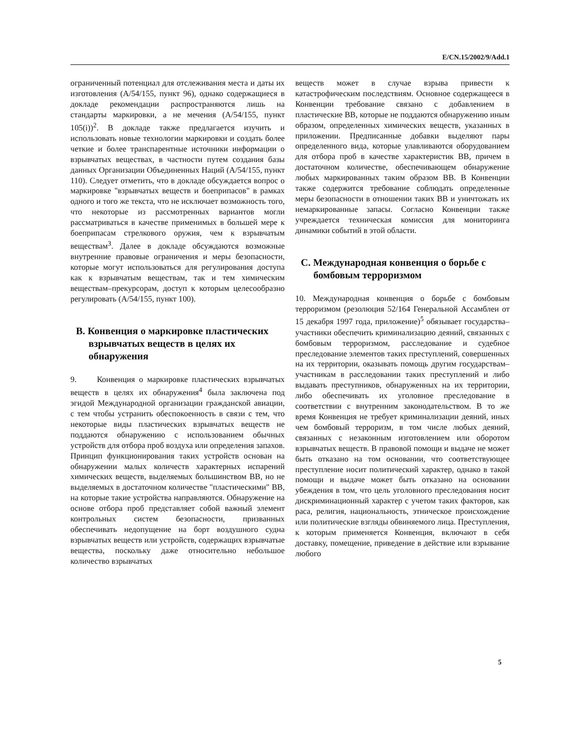E/CN.15/2002/9/Add.1
ограниченный потенциал для отслеживания места и даты их изготовления (A/54/155, пункт 96), однако содержащиеся в докладе рекомендации распространяются лишь на стандарты маркировки, а не мечения (A/54/155, пункт 105(i))<sup>2</sup>. В докладе также предлагается изучить и использовать новые технологии маркировки и создать более четкие и более транспарентные источники информации о взрывчатых веществах, в частности путем создания базы данных Организации Объединенных Наций (A/54/155, пункт 110). Следует отметить, что в докладе обсуждается вопрос о маркировке "взрывчатых веществ и боеприпасов" в рамках одного и того же текста, что не исключает возможность того, что некоторые из рассмотренных вариантов могли рассматриваться в качестве применимых в большей мере к боеприпасам стрелкового оружия, чем к взрывчатым веществам<sup>3</sup>. Далее в докладе обсуждаются возможные внутренние правовые ограничения и меры безопасности, которые могут использоваться для регулирования доступа как к взрывчатым веществам, так и тем химическим веществам–прекурсорам, доступ к которым целесообразно регулировать (A/54/155, пункт 100).
B. Конвенция о маркировке пластических взрывчатых веществ в целях их обнаружения
9. Конвенция о маркировке пластических взрывчатых веществ в целях их обнаружения<sup>4</sup> была заключена под эгидой Международной организации гражданской авиации, с тем чтобы устранить обеспокоенность в связи с тем, что некоторые виды пластических взрывчатых веществ не поддаются обнаружению с использованием обычных устройств для отбора проб воздуха или определения запахов. Принцип функционирования таких устройств основан на обнаружении малых количеств характерных испарений химических веществ, выделяемых большинством ВВ, но не выделяемых в достаточном количестве "пластическими" ВВ, на которые такие устройства направляются. Обнаружение на основе отбора проб представляет собой важный элемент контрольных систем безопасности, призванных обеспечивать недопущение на борт воздушного судна взрывчатых веществ или устройств, содержащих взрывчатые вещества, поскольку даже относительно небольшое количество взрывчатых
веществ может в случае взрыва привести к катастрофическим последствиям. Основное содержащееся в Конвенции требование связано с добавлением в пластические ВВ, которые не поддаются обнаружению иным образом, определенных химических веществ, указанных в приложении. Предписанные добавки выделяют пары определенного вида, которые улавливаются оборудованием для отбора проб в качестве характеристик ВВ, причем в достаточном количестве, обеспечивающем обнаружение любых маркированных таким образом ВВ. В Конвенции также содержится требование соблюдать определенные меры безопасности в отношении таких ВВ и уничтожать их немаркированные запасы. Согласно Конвенции также учреждается техническая комиссия для мониторинга динамики событий в этой области.
C. Международная конвенция о борьбе с бомбовым терроризмом
10. Международная конвенция о борьбе с бомбовым терроризмом (резолюция 52/164 Генеральной Ассамблеи от 15 декабря 1997 года, приложение)<sup>5</sup> обязывает государства–участники обеспечить криминализацию деяний, связанных с бомбовым терроризмом, расследование и судебное преследование элементов таких преступлений, совершенных на их территории, оказывать помощь другим государствам–участникам в расследовании таких преступлений и либо выдавать преступников, обнаруженных на их территории, либо обеспечивать их уголовное преследование в соответствии с внутренним законодательством. В то же время Конвенция не требует криминализации деяний, иных чем бомбовый терроризм, в том числе любых деяний, связанных с незаконным изготовлением или оборотом взрывчатых веществ. В правовой помощи и выдаче не может быть отказано на том основании, что соответствующее преступление носит политический характер, однако в такой помощи и выдаче может быть отказано на основании убеждения в том, что цель уголовного преследования носит дискриминационный характер с учетом таких факторов, как раса, религия, национальность, этническое происхождение или политические взгляды обвиняемого лица. Преступления, к которым применяется Конвенция, включают в себя доставку, помещение, приведение в действие или взрывание любого
5